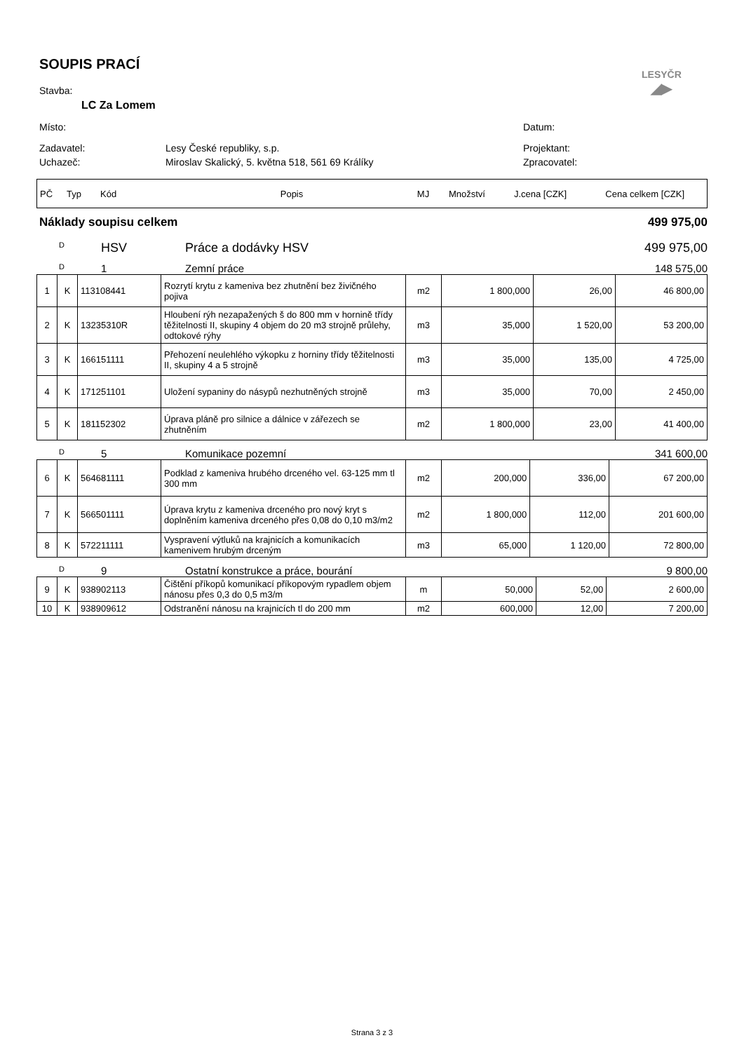LESYČR
◢▶
SOUPIS PRACÍ
Stavba:
LC Za Lomem
Místo: Datum:
Zadavatel: Lesy České republiky, s.p. Projektant:
Uchazeč: Miroslav Skalický, 5. května 518, 561 69 Králíky Zpracovatel:
| PČ | Typ | Kód | Popis | MJ | Množství | J.cena [CZK] | Cena celkem [CZK] |
Náklady soupisu celkem 499 975,00
D HSV Práce a dodávky HSV 499 975,00
D 1 Zemní práce 148 575,00
| 1 | K | 113108441 | Rozrytí krytu z kameniva bez zhutnění bez živičného pojiva | m2 | 1 800,000 | 26,00 | 46 800,00 |
| 2 | K | 13235310R | Hloubení rýh nezapažených š do 800 mm v hornině třídy těžitelnosti II, skupiny 4 objem do 20 m3 strojně průlehy, odtokové rýhy | m3 | 35,000 | 1 520,00 | 53 200,00 |
| 3 | K | 166151111 | Přehození neulehlého výkopku z horniny třídy těžitelnosti II, skupiny 4 a 5 strojně | m3 | 35,000 | 135,00 | 4 725,00 |
| 4 | K | 171251101 | Uložení sypaniny do násypů nezhutněných strojně | m3 | 35,000 | 70,00 | 2 450,00 |
| 5 | K | 181152302 | Úprava pláně pro silnice a dálnice v zářezech se zhutněním | m2 | 1 800,000 | 23,00 | 41 400,00 |
D 5 Komunikace pozemní 341 600,00
| 6 | K | 564681111 | Podklad z kameniva hrubého drceného vel. 63-125 mm tl 300 mm | m2 | 200,000 | 336,00 | 67 200,00 |
| 7 | K | 566501111 | Úprava krytu z kameniva drceného pro nový kryt s doplněním kameniva drceného přes 0,08 do 0,10 m3/m2 | m2 | 1 800,000 | 112,00 | 201 600,00 |
| 8 | K | 572211111 | Vyspravení výtluků na krajnicích a komunikacích kamenivem hrubým drceným | m3 | 65,000 | 1 120,00 | 72 800,00 |
D 9 Ostatní konstrukce a práce, bourání 9 800,00
| 9 | K | 938902113 | Čištění příkopů komunikací příkopovým rypadlem objem nánosu přes 0,3 do 0,5 m3/m | m | 50,000 | 52,00 | 2 600,00 |
| 10 | K | 938909612 | Odstranění nánosu na krajnicích tl do 200 mm | m2 | 600,000 | 12,00 | 7 200,00 |
Strana 3 z 3